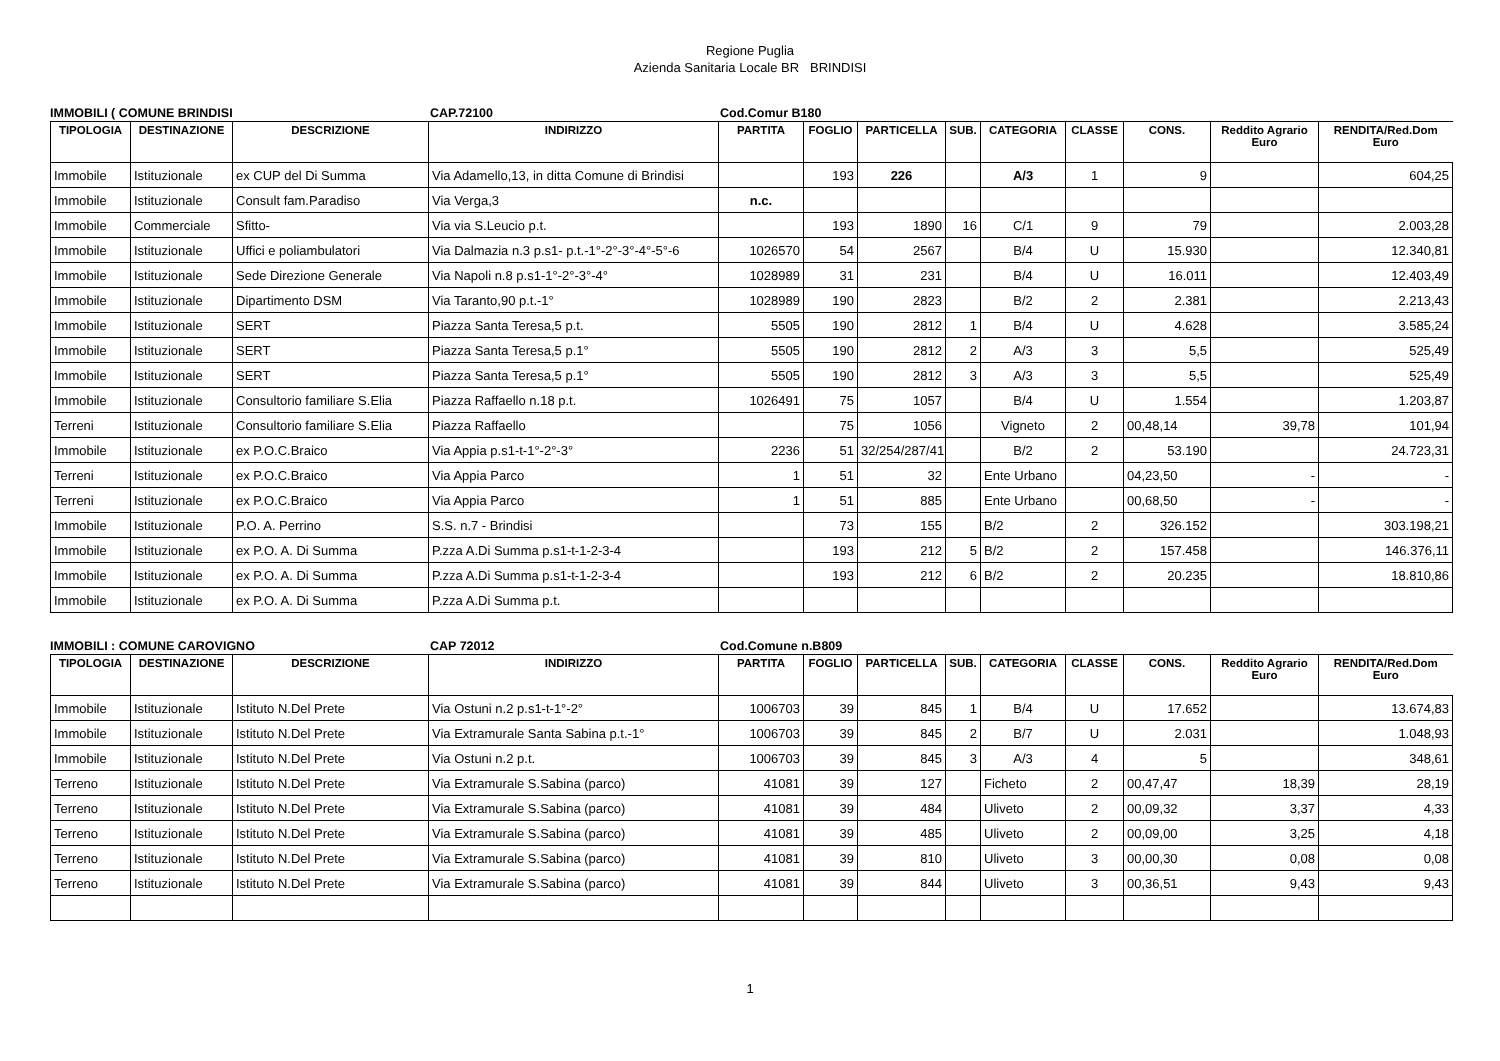Regione Puglia
Azienda Sanitaria Locale BR BRINDISI
IMMOBILI ( COMUNE BRINDISI CAP.72100 Cod.Comur B180
| TIPOLOGIA | DESTINAZIONE | DESCRIZIONE | INDIRIZZO | PARTITA | FOGLIO | PARTICELLA | SUB. | CATEGORIA | CLASSE | CONS. | Reddito Agrario Euro | RENDITA/Red.Dom Euro |
| --- | --- | --- | --- | --- | --- | --- | --- | --- | --- | --- | --- | --- |
| Immobile | Istituzionale | ex CUP del Di Summa | Via Adamello,13, in ditta Comune di Brindisi | | 193 | 226 | | A/3 | 1 | 9 | | 604,25 |
| Immobile | Istituzionale | Consult fam.Paradiso | Via Verga,3 | n.c. | | | | | | | | |
| Immobile | Commerciale | Sfitto- | Via via S.Leucio p.t. | | 193 | 1890 | 16 | C/1 | 9 | 79 | | 2.003,28 |
| Immobile | Istituzionale | Uffici e poliambulatori | Via Dalmazia n.3 p.s1- p.t.-1°-2°-3°-4°-5°-6 | 1026570 | 54 | 2567 | | B/4 | U | 15.930 | | 12.340,81 |
| Immobile | Istituzionale | Sede Direzione Generale | Via Napoli n.8 p.s1-1°-2°-3°-4° | 1028989 | 31 | 231 | | B/4 | U | 16.011 | | 12.403,49 |
| Immobile | Istituzionale | Dipartimento DSM | Via Taranto,90 p.t.-1° | 1028989 | 190 | 2823 | | B/2 | 2 | 2.381 | | 2.213,43 |
| Immobile | Istituzionale | SERT | Piazza Santa Teresa,5 p.t. | 5505 | 190 | 2812 | 1 | B/4 | U | 4.628 | | 3.585,24 |
| Immobile | Istituzionale | SERT | Piazza Santa Teresa,5 p.1° | 5505 | 190 | 2812 | 2 | A/3 | 3 | 5,5 | | 525,49 |
| Immobile | Istituzionale | SERT | Piazza Santa Teresa,5 p.1° | 5505 | 190 | 2812 | 3 | A/3 | 3 | 5,5 | | 525,49 |
| Immobile | Istituzionale | Consultorio familiare S.Elia | Piazza Raffaello n.18 p.t. | 1026491 | 75 | 1057 | | B/4 | U | 1.554 | | 1.203,87 |
| Terreni | Istituzionale | Consultorio familiare S.Elia | Piazza Raffaello | | 75 | 1056 | | Vigneto | 2 | 00,48,14 | 39,78 | 101,94 |
| Immobile | Istituzionale | ex P.O.C.Braico | Via Appia p.s1-t-1°-2°-3° | 2236 | 51 | 32/254/287/417 | | B/2 | 2 | 53.190 | | 24.723,31 |
| Terreni | Istituzionale | ex P.O.C.Braico | Via Appia Parco | 1 | 51 | 32 | | Ente Urbano | | 04,23,50 | - | - |
| Terreni | Istituzionale | ex P.O.C.Braico | Via Appia Parco | 1 | 51 | 885 | | Ente Urbano | | 00,68,50 | - | - |
| Immobile | Istituzionale | P.O. A. Perrino | S.S. n.7 - Brindisi | | 73 | 155 | | B/2 | 2 | 326.152 | | 303.198,21 |
| Immobile | Istituzionale | ex P.O. A. Di Summa | P.zza A.Di Summa p.s1-t-1-2-3-4 | | 193 | 212 | 5 | B/2 | 2 | 157.458 | | 146.376,11 |
| Immobile | Istituzionale | ex P.O. A. Di Summa | P.zza A.Di Summa p.s1-t-1-2-3-4 | | 193 | 212 | 6 | B/2 | 2 | 20.235 | | 18.810,86 |
| Immobile | Istituzionale | ex P.O. A. Di Summa | P.zza A.Di Summa p.t. | | | | | | | | | |
IMMOBILI : COMUNE CAROVIGNO CAP 72012 Cod.Comune n.B809
| TIPOLOGIA | DESTINAZIONE | DESCRIZIONE | INDIRIZZO | PARTITA | FOGLIO | PARTICELLA | SUB. | CATEGORIA | CLASSE | CONS. | Reddito Agrario Euro | RENDITA/Red.Dom Euro |
| --- | --- | --- | --- | --- | --- | --- | --- | --- | --- | --- | --- | --- |
| Immobile | Istituzionale | Istituto N.Del Prete | Via Ostuni n.2 p.s1-t-1°-2° | 1006703 | 39 | 845 | 1 | B/4 | U | 17.652 | | 13.674,83 |
| Immobile | Istituzionale | Istituto N.Del Prete | Via Extramurale Santa Sabina p.t.-1° | 1006703 | 39 | 845 | 2 | B/7 | U | 2.031 | | 1.048,93 |
| Immobile | Istituzionale | Istituto N.Del Prete | Via Ostuni n.2 p.t. | 1006703 | 39 | 845 | 3 | A/3 | 4 | 5 | | 348,61 |
| Terreno | Istituzionale | Istituto N.Del Prete | Via Extramurale S.Sabina (parco) | 41081 | 39 | 127 | | Ficheto | 2 | 00,47,47 | 18,39 | 28,19 |
| Terreno | Istituzionale | Istituto N.Del Prete | Via Extramurale S.Sabina (parco) | 41081 | 39 | 484 | | Uliveto | 2 | 00,09,32 | 3,37 | 4,33 |
| Terreno | Istituzionale | Istituto N.Del Prete | Via Extramurale S.Sabina (parco) | 41081 | 39 | 485 | | Uliveto | 2 | 00,09,00 | 3,25 | 4,18 |
| Terreno | Istituzionale | Istituto N.Del Prete | Via Extramurale S.Sabina (parco) | 41081 | 39 | 810 | | Uliveto | 3 | 00,00,30 | 0,08 | 0,08 |
| Terreno | Istituzionale | Istituto N.Del Prete | Via Extramurale S.Sabina (parco) | 41081 | 39 | 844 | | Uliveto | 3 | 00,36,51 | 9,43 | 9,43 |
1